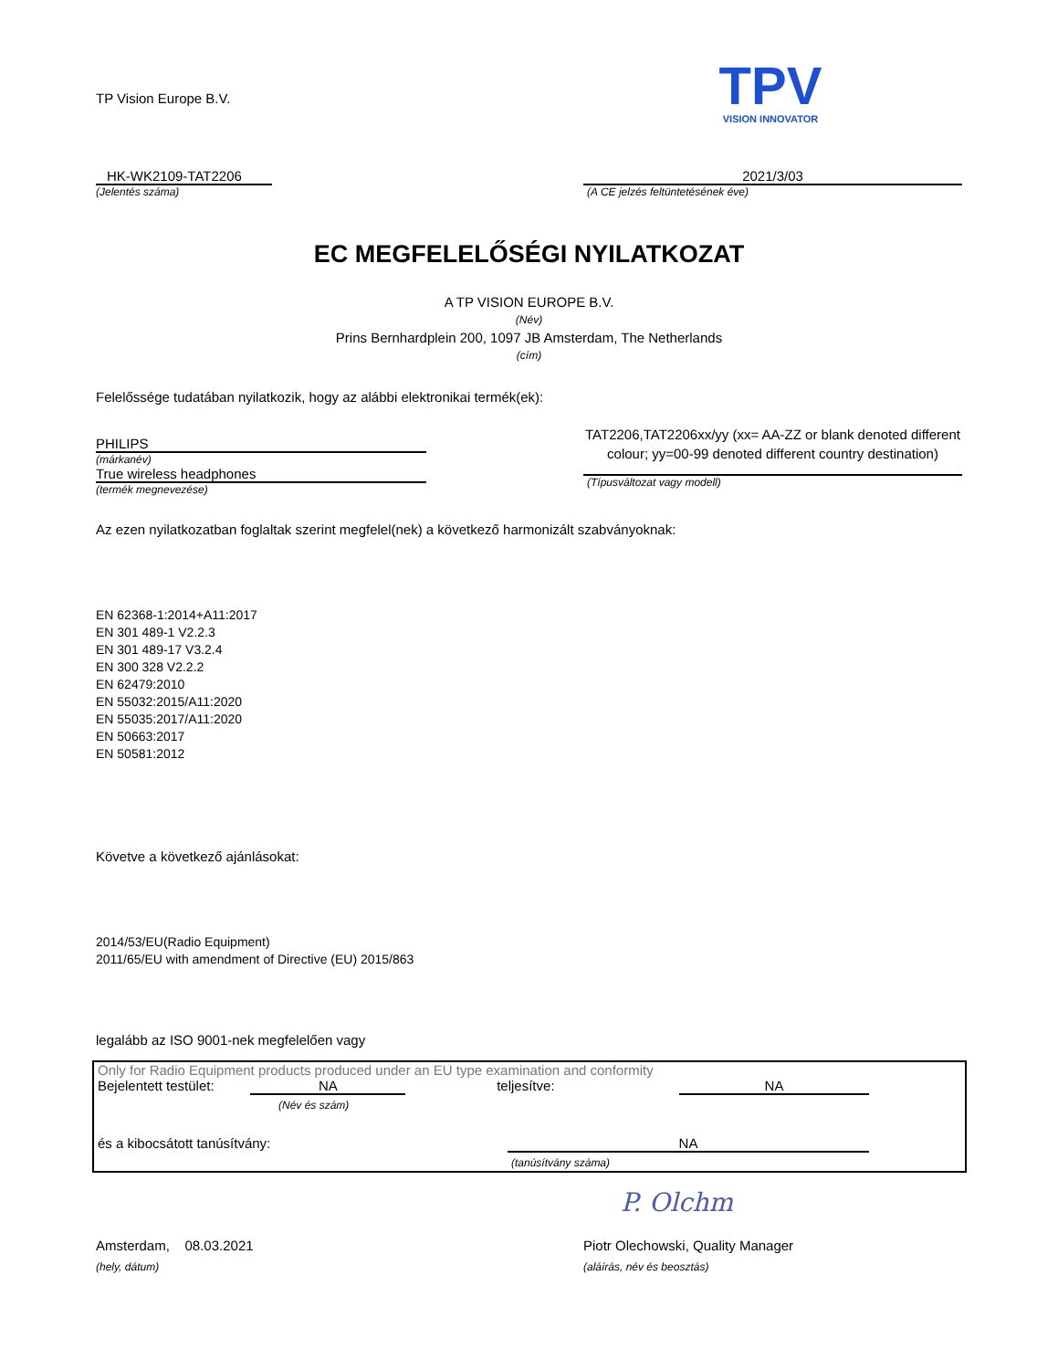TP Vision Europe B.V.
TPV
VISION INNOVATOR
HK-WK2109-TAT2206
(Jelentés száma)
2021/3/03
(A CE jelzés feltüntetésének éve)
EC MEGFELELŐSÉGI NYILATKOZAT
A TP VISION EUROPE B.V.
(Név)
Prins Bernhardplein 200, 1097 JB Amsterdam, The Netherlands
(cím)
Felelőssége tudatában nyilatkozik, hogy az alábbi elektronikai termék(ek):
PHILIPS
(márkanév)
True wireless headphones
(termék megnevezése)
TAT2206,TAT2206xx/yy (xx= AA-ZZ or blank denoted different colour; yy=00-99 denoted different country destination)
(Típusváltozat vagy modell)
Az ezen nyilatkozatban foglaltak szerint megfelel(nek) a következő harmonizált szabványoknak:
EN 62368-1:2014+A11:2017
EN 301 489-1 V2.2.3
EN 301 489-17 V3.2.4
EN 300 328 V2.2.2
EN 62479:2010
EN 55032:2015/A11:2020
EN 55035:2017/A11:2020
EN 50663:2017
EN 50581:2012
Követve a következő ajánlásokat:
2014/53/EU(Radio Equipment)
2011/65/EU with amendment of Directive (EU) 2015/863
legalább az ISO 9001-nek megfelelően vagy
Only for Radio Equipment products produced under an EU type examination and conformity
Bejelentett testület: NA teljesítve: NA
(Név és szám)
és a kibocsátott tanúsítvány: NA
(tanúsítvány száma)
P. Olchm
Amsterdam, 08.03.2021
(hely, dátum)
Piotr Olechowski, Quality Manager
(aláírás, név és beosztás)